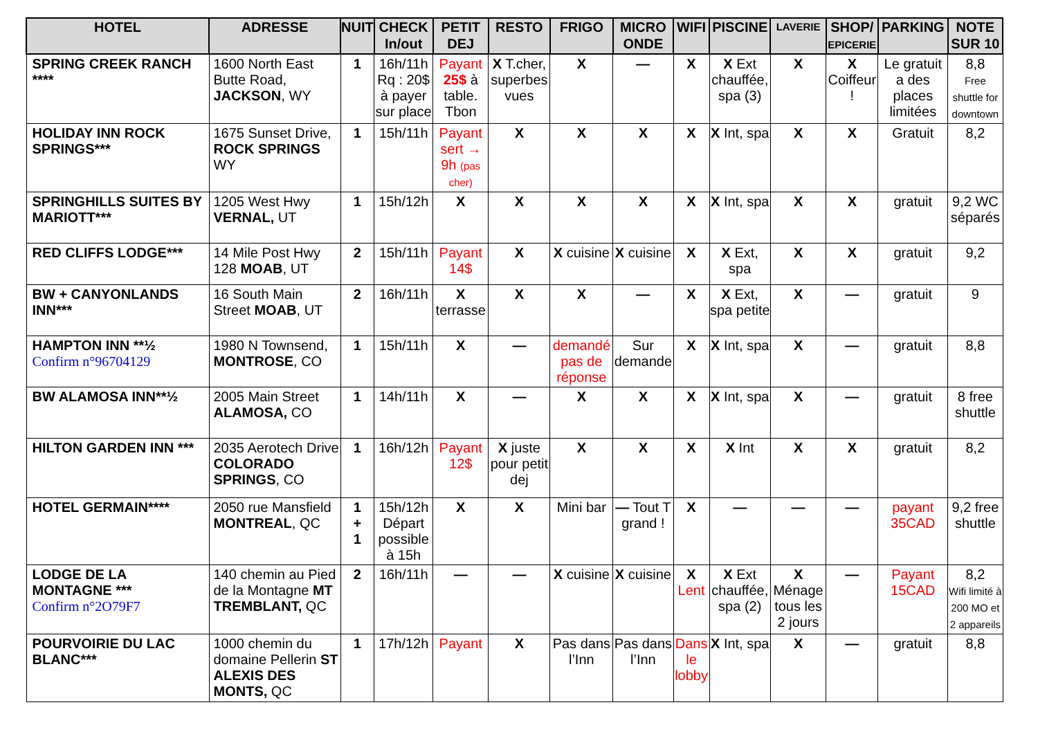| HOTEL | ADRESSE | NUIT | CHECK In/out | PETIT DEJ | RESTO | FRIGO | MICRO ONDE | WIFI | PISCINE | LAVERIE | SHOP/ EPICERIE | PARKING | NOTE SUR 10 |
| --- | --- | --- | --- | --- | --- | --- | --- | --- | --- | --- | --- | --- | --- |
| SPRING CREEK RANCH **** | 1600 North East Butte Road, JACKSON , WY | 1 | 16h/11h Rq : 20$ à payer sur place | Payant 25$ à table. Tbon | X T.cher, superbes vues | X | — | X | X Ext chauffée, spa (3) | X | X Coiffeur ! | Le gratuit a des places limitées | 8,8 Free shuttle for downtown |
| HOLIDAY INN ROCK SPRINGS*** | 1675 Sunset Drive, ROCK SPRINGS WY | 1 | 15h/11h | Payant sert → 9h (pas cher) | X | X | X | X | X Int, spa | X | X | Gratuit | 8,2 |
| SPRINGHILLS SUITES BY MARIOTT*** | 1205 West Hwy VERNAL, UT | 1 | 15h/12h | X | X | X | X | X | X Int, spa | X | X | gratuit | 9,2 WC séparés |
| RED CLIFFS LODGE*** | 14 Mile Post Hwy 128 MOAB , UT | 2 | 15h/11h | Payant 14$ | X | X cuisine | X cuisine | X | X Ext, spa | X | X | gratuit | 9,2 |
| BW + CANYONLANDS INN*** | 16 South Main Street MOAB , UT | 2 | 16h/11h | X terrasse | X | X | — | X | X Ext, spa petite | X | — | gratuit | 9 |
| HAMPTON INN **½ Confirm n°96704129 | 1980 N Townsend, MONTROSE , CO | 1 | 15h/11h | X | — | demandé pas de réponse | Sur demande | X | X Int, spa | X | — | gratuit | 8,8 |
| BW ALAMOSA INN**½ | 2005 Main Street ALAMOSA, CO | 1 | 14h/11h | X | — | X | X | X | X Int, spa | X | — | gratuit | 8 free shuttle |
| HILTON GARDEN INN *** | 2035 Aerotech Drive COLORADO SPRINGS , CO | 1 | 16h/12h | Payant 12$ | X juste pour petit dej | X | X | X | X Int | X | X | gratuit | 8,2 |
| HOTEL GERMAIN**** | 2050 rue Mansfield MONTREAL , QC | 1 + 1 | 15h/12h Départ possible à 15h | X | X | Mini bar | — Tout T grand ! | X | — | — | — | payant 35CAD | 9,2 free shuttle |
| LODGE DE LA MONTAGNE *** Confirm n°2O79F7 | 140 chemin au Pied de la Montagne MT TREMBLANT, QC | 2 | 16h/11h | — | — | X cuisine | X cuisine | X Lent | X Ext chauffée, spa (2) | X Ménage tous les 2 jours | — | Payant 15CAD | 8,2 Wifi limité à 200 MO et 2 appareils |
| POURVOIRIE DU LAC BLANC*** | 1000 chemin du domaine Pellerin ST ALEXIS DES MONTS, QC | 1 | 17h/12h | Payant | X | Pas dans l’Inn | Pas dans l’Inn | Dans le lobby | X Int, spa | X | — | gratuit | 8,8 |